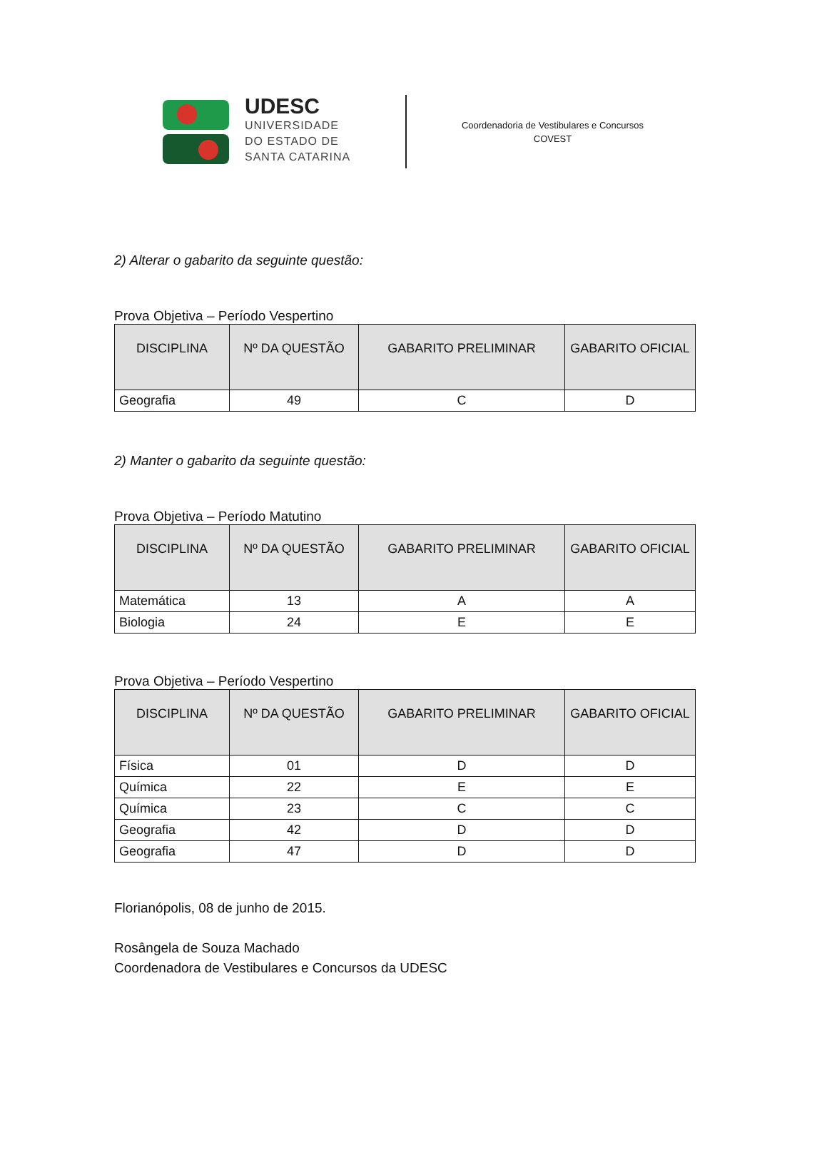UDESC
UNIVERSIDADE
DO ESTADO DE
SANTA CATARINA
Coordenadoria de Vestibulares e Concursos
COVEST
2) Alterar o gabarito da seguinte questão:
Prova Objetiva – Período Vespertino
| DISCIPLINA | Nº DA QUESTÃO | GABARITO PRELIMINAR | GABARITO OFICIAL |
| --- | --- | --- | --- |
| Geografia | 49 | C | D |
2) Manter o gabarito da seguinte questão:
Prova Objetiva – Período Matutino
| DISCIPLINA | Nº DA QUESTÃO | GABARITO PRELIMINAR | GABARITO OFICIAL |
| --- | --- | --- | --- |
| Matemática | 13 | A | A |
| Biologia | 24 | E | E |
Prova Objetiva – Período Vespertino
| DISCIPLINA | Nº DA QUESTÃO | GABARITO PRELIMINAR | GABARITO OFICIAL |
| --- | --- | --- | --- |
| Física | 01 | D | D |
| Química | 22 | E | E |
| Química | 23 | C | C |
| Geografia | 42 | D | D |
| Geografia | 47 | D | D |
Florianópolis, 08 de junho de 2015.
Rosângela de Souza Machado
Coordenadora de Vestibulares e Concursos da UDESC